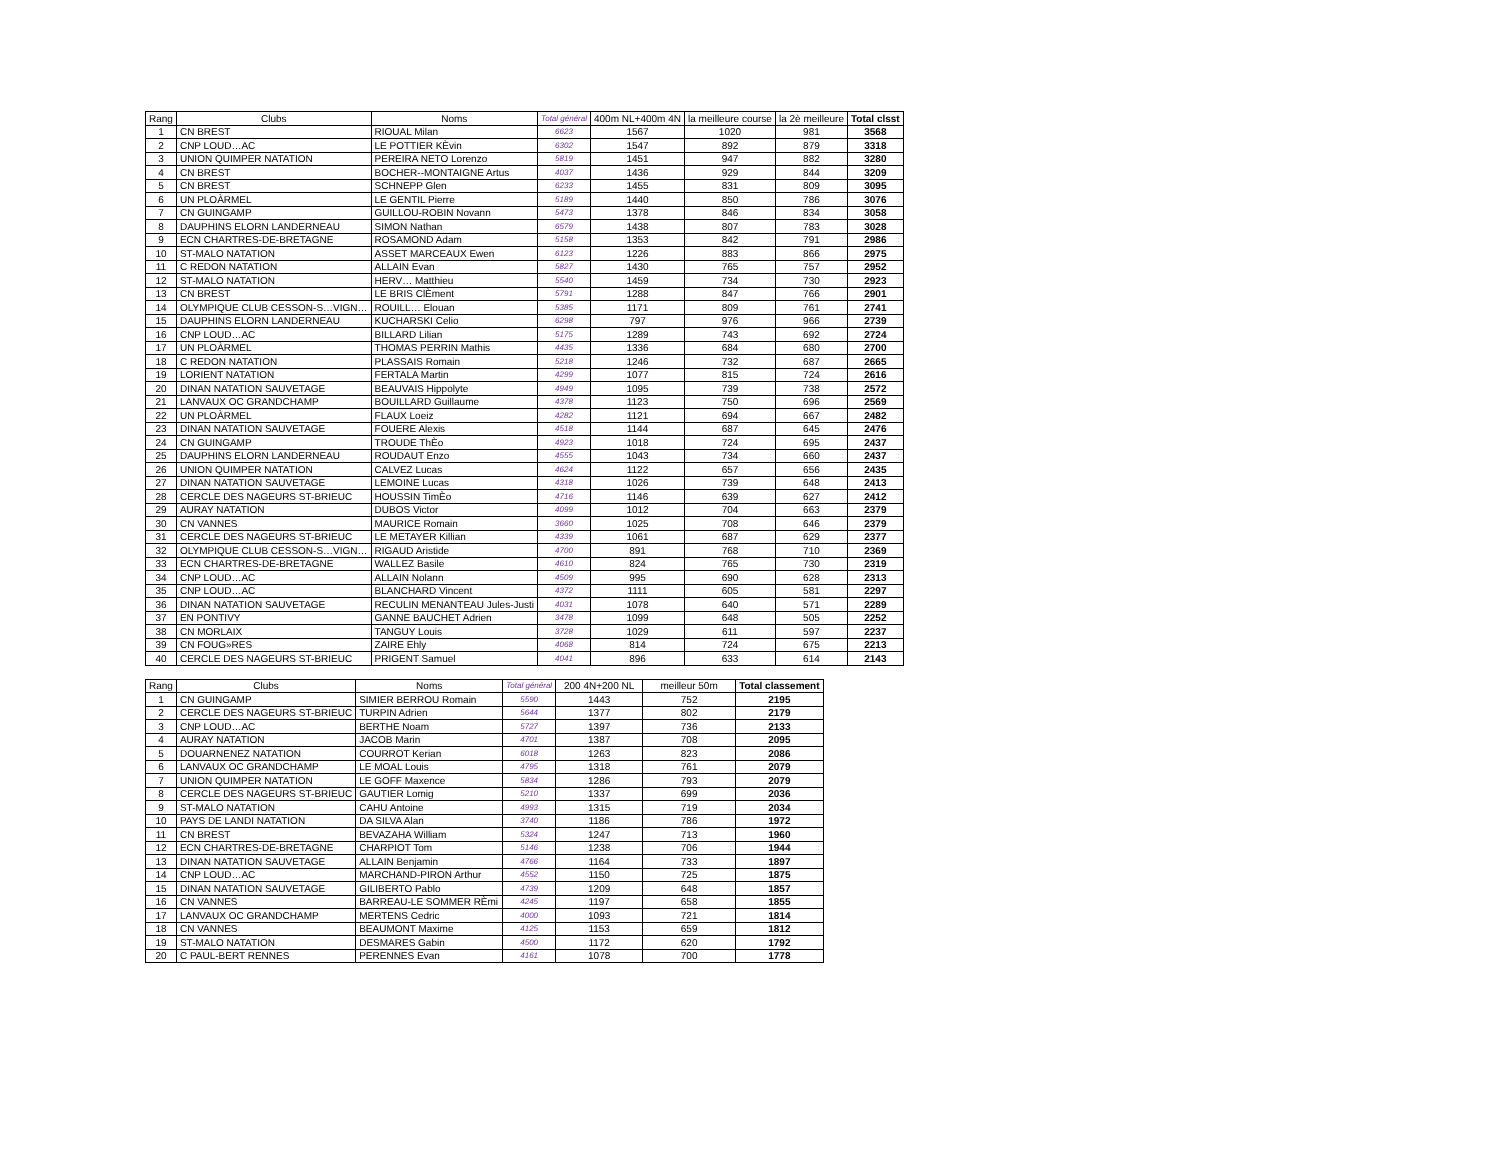| Rang | Clubs | Noms | Total général | 400m NL+400m 4N | la meilleure course | la 2è meilleure | Total clsst |
| --- | --- | --- | --- | --- | --- | --- | --- |
| 1 | CN BREST | RIOUAL Milan | 6623 | 1567 | 1020 | 981 | 3568 |
| 2 | CNP LOUD…AC | LE POTTIER KÈvin | 6302 | 1547 | 892 | 879 | 3318 |
| 3 | UNION QUIMPER NATATION | PEREIRA NETO Lorenzo | 5819 | 1451 | 947 | 882 | 3280 |
| 4 | CN BREST | BOCHER--MONTAIGNE Artus | 4037 | 1436 | 929 | 844 | 3209 |
| 5 | CN BREST | SCHNEPP Glen | 6233 | 1455 | 831 | 809 | 3095 |
| 6 | UN PLOÀRMEL | LE GENTIL Pierre | 5189 | 1440 | 850 | 786 | 3076 |
| 7 | CN GUINGAMP | GUILLOU-ROBIN Novann | 5473 | 1378 | 846 | 834 | 3058 |
| 8 | DAUPHINS ELORN LANDERNEAU | SIMON Nathan | 6579 | 1438 | 807 | 783 | 3028 |
| 9 | ECN CHARTRES-DE-BRETAGNE | ROSAMOND Adam | 5158 | 1353 | 842 | 791 | 2986 |
| 10 | ST-MALO NATATION | ASSET MARCEAUX Ewen | 6123 | 1226 | 883 | 866 | 2975 |
| 11 | C REDON NATATION | ALLAIN Evan | 5827 | 1430 | 765 | 757 | 2952 |
| 12 | ST-MALO NATATION | HERV… Matthieu | 5540 | 1459 | 734 | 730 | 2923 |
| 13 | CN BREST | LE BRIS ClÈment | 5791 | 1288 | 847 | 766 | 2901 |
| 14 | OLYMPIQUE CLUB CESSON-S…VIGN… | ROUILL… Elouan | 5385 | 1171 | 809 | 761 | 2741 |
| 15 | DAUPHINS ELORN LANDERNEAU | KUCHARSKI Celio | 6298 | 797 | 976 | 966 | 2739 |
| 16 | CNP LOUD…AC | BILLARD Lilian | 5175 | 1289 | 743 | 692 | 2724 |
| 17 | UN PLOÀRMEL | THOMAS PERRIN Mathis | 4435 | 1336 | 684 | 680 | 2700 |
| 18 | C REDON NATATION | PLASSAIS Romain | 5218 | 1246 | 732 | 687 | 2665 |
| 19 | LORIENT NATATION | FERTALA Martin | 4299 | 1077 | 815 | 724 | 2616 |
| 20 | DINAN NATATION SAUVETAGE | BEAUVAIS Hippolyte | 4949 | 1095 | 739 | 738 | 2572 |
| 21 | LANVAUX OC GRANDCHAMP | BOUILLARD Guillaume | 4378 | 1123 | 750 | 696 | 2569 |
| 22 | UN PLOÀRMEL | FLAUX Loeiz | 4282 | 1121 | 694 | 667 | 2482 |
| 23 | DINAN NATATION SAUVETAGE | FOUERE Alexis | 4518 | 1144 | 687 | 645 | 2476 |
| 24 | CN GUINGAMP | TROUDE ThÈo | 4923 | 1018 | 724 | 695 | 2437 |
| 25 | DAUPHINS ELORN LANDERNEAU | ROUDAUT Enzo | 4555 | 1043 | 734 | 660 | 2437 |
| 26 | UNION QUIMPER NATATION | CALVEZ Lucas | 4624 | 1122 | 657 | 656 | 2435 |
| 27 | DINAN NATATION SAUVETAGE | LEMOINE Lucas | 4318 | 1026 | 739 | 648 | 2413 |
| 28 | CERCLE DES NAGEURS ST-BRIEUC | HOUSSIN TimÈo | 4716 | 1146 | 639 | 627 | 2412 |
| 29 | AURAY NATATION | DUBOS Victor | 4099 | 1012 | 704 | 663 | 2379 |
| 30 | CN VANNES | MAURICE Romain | 3660 | 1025 | 708 | 646 | 2379 |
| 31 | CERCLE DES NAGEURS ST-BRIEUC | LE METAYER Killian | 4339 | 1061 | 687 | 629 | 2377 |
| 32 | OLYMPIQUE CLUB CESSON-S…VIGN… | RIGAUD Aristide | 4700 | 891 | 768 | 710 | 2369 |
| 33 | ECN CHARTRES-DE-BRETAGNE | WALLEZ Basile | 4610 | 824 | 765 | 730 | 2319 |
| 34 | CNP LOUD…AC | ALLAIN Nolann | 4509 | 995 | 690 | 628 | 2313 |
| 35 | CNP LOUD…AC | BLANCHARD Vincent | 4372 | 1111 | 605 | 581 | 2297 |
| 36 | DINAN NATATION SAUVETAGE | RECULIN MENANTEAU Jules-Justi | 4031 | 1078 | 640 | 571 | 2289 |
| 37 | EN PONTIVY | GANNE BAUCHET Adrien | 3478 | 1099 | 648 | 505 | 2252 |
| 38 | CN MORLAIX | TANGUY Louis | 3728 | 1029 | 611 | 597 | 2237 |
| 39 | CN FOUG»RES | ZAIRE Ehly | 4068 | 814 | 724 | 675 | 2213 |
| 40 | CERCLE DES NAGEURS ST-BRIEUC | PRIGENT Samuel | 4041 | 896 | 633 | 614 | 2143 |
| Rang | Clubs | Noms | Total général | 200 4N+200 NL | meilleur 50m | Total classement |
| --- | --- | --- | --- | --- | --- | --- |
| 1 | CN GUINGAMP | SIMIER BERROU Romain | 5590 | 1443 | 752 | 2195 |
| 2 | CERCLE DES NAGEURS ST-BRIEUC | TURPIN Adrien | 5644 | 1377 | 802 | 2179 |
| 3 | CNP LOUD…AC | BERTHE Noam | 5727 | 1397 | 736 | 2133 |
| 4 | AURAY NATATION | JACOB Marin | 4701 | 1387 | 708 | 2095 |
| 5 | DOUARNENEZ NATATION | COURROT Kerian | 6018 | 1263 | 823 | 2086 |
| 6 | LANVAUX OC GRANDCHAMP | LE MOAL Louis | 4795 | 1318 | 761 | 2079 |
| 7 | UNION QUIMPER NATATION | LE GOFF Maxence | 5834 | 1286 | 793 | 2079 |
| 8 | CERCLE DES NAGEURS ST-BRIEUC | GAUTIER Lomig | 5210 | 1337 | 699 | 2036 |
| 9 | ST-MALO NATATION | CAHU Antoine | 4993 | 1315 | 719 | 2034 |
| 10 | PAYS DE LANDI NATATION | DA SILVA Alan | 3740 | 1186 | 786 | 1972 |
| 11 | CN BREST | BEVAZAHA William | 5324 | 1247 | 713 | 1960 |
| 12 | ECN CHARTRES-DE-BRETAGNE | CHARPIOT Tom | 5146 | 1238 | 706 | 1944 |
| 13 | DINAN NATATION SAUVETAGE | ALLAIN Benjamin | 4766 | 1164 | 733 | 1897 |
| 14 | CNP LOUD…AC | MARCHAND-PIRON Arthur | 4552 | 1150 | 725 | 1875 |
| 15 | DINAN NATATION SAUVETAGE | GILIBERTO Pablo | 4739 | 1209 | 648 | 1857 |
| 16 | CN VANNES | BARREAU-LE SOMMER RÈmi | 4245 | 1197 | 658 | 1855 |
| 17 | LANVAUX OC GRANDCHAMP | MERTENS Cedric | 4000 | 1093 | 721 | 1814 |
| 18 | CN VANNES | BEAUMONT Maxime | 4125 | 1153 | 659 | 1812 |
| 19 | ST-MALO NATATION | DESMARES Gabin | 4500 | 1172 | 620 | 1792 |
| 20 | C PAUL-BERT RENNES | PERENNES Evan | 4161 | 1078 | 700 | 1778 |